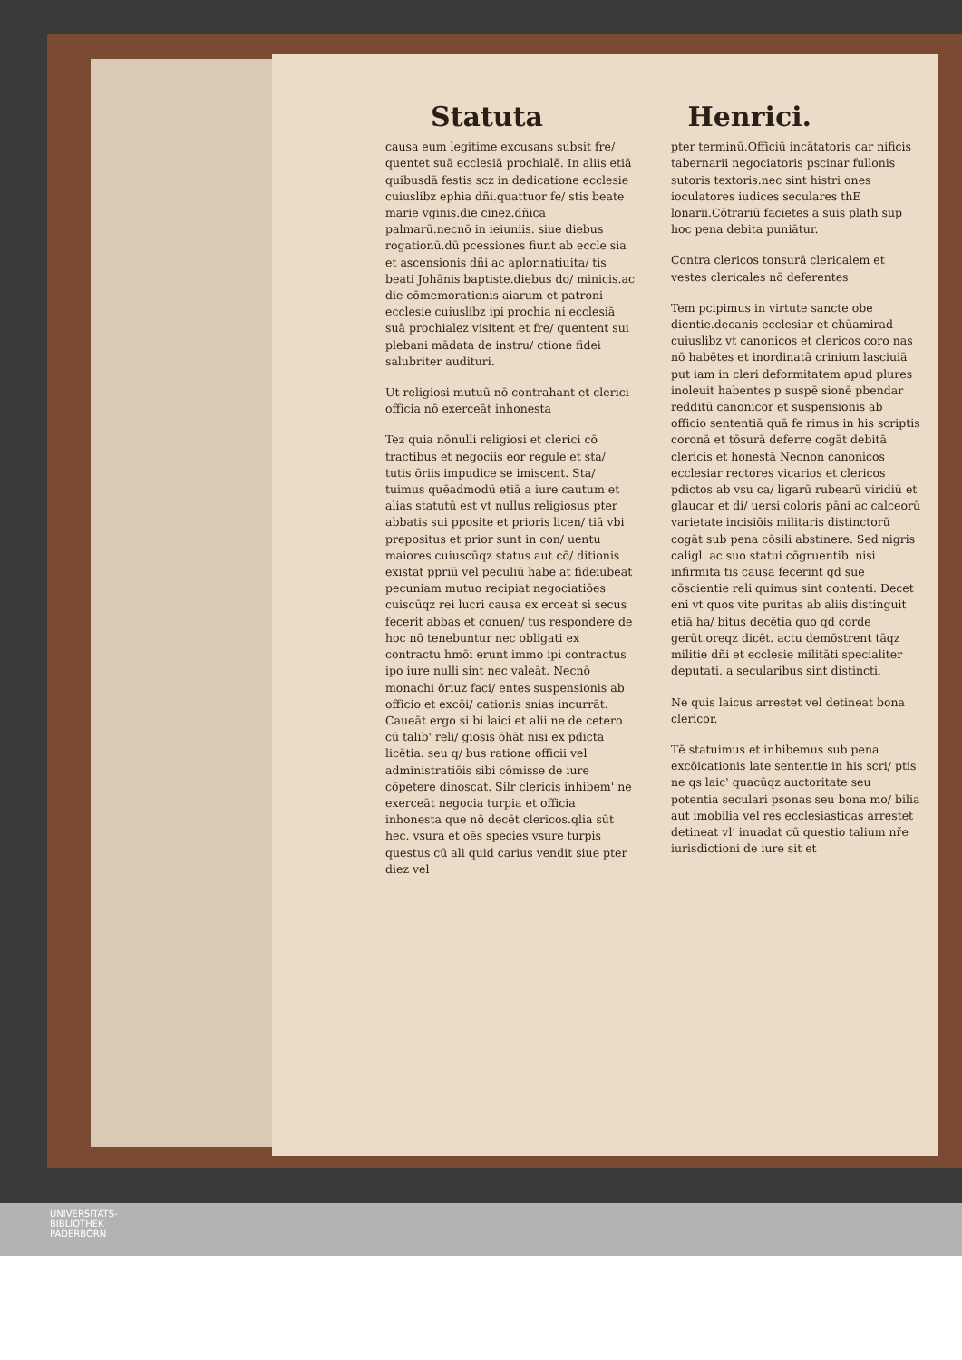Statuta Henrici.
causa eum legitime excusans subsit fre/ quentet suā ecclesiā prochialē. In aliis etiā quibusdā festis scz in dedicatione ecclesie cuiuslibz ephia dñi.quattuor fe/ stis beate marie vginis.die cinez.dñica palmarū.necnō in ieiuniis. siue diebus rogationū.dū pcessiones fiunt ab eccle sia et ascensionis dñi ac aplor.natiuita/ tis beati Johānis baptiste.diebus do/ minicis.ac die cōmemorationis aiarum et patroni ecclesie cuiuslibz ipi prochia ni ecclesiā suā prochialez visitent et fre/ quentent sui plebani mādata de instru/ ctione fidei salubriter audituri.
Ut religiosi mutuū nō contrahant et clerici officia nō exerceāt inhonesta
Tez quia nōnulli religiosi et clerici cō tractibus et negociis eor regule et sta/ tutis ōriis impudice se imiscent. Sta/ tuimus quēadmodū etiā a iure cautum et alias statutū est vt nullus religiosus pter abbatis sui pposite et prioris licen/ tiā vbi prepositus et prior sunt in con/ uentu maiores cuiuscūqz status aut cō/ ditionis existat ppriū vel peculiū habe at fideiubeat pecuniam mutuo recipiat negociatiōes cuiscūqz rei lucri causa ex erceat si secus fecerit abbas et conuen/ tus respondere de hoc nō tenebuntur nec obligati ex contractu hmōi erunt immo ipi contractus ipo iure nulli sint nec valeāt. Necnō monachi ōriuz faci/ entes suspensionis ab officio et excōi/ cationis snias incurrāt. Caueāt ergo si bi laici et alii ne de cetero cū talib' reli/ giosis ōhāt nisi ex pdicta licētia. seu q/ bus ratione officii vel administratiōis sibi cōmisse de iure cōpetere dinoscat. Silr clericis inhibem' ne exerceāt negocia turpia et officia inhonesta que nō decēt clericos.qlia sūt hec. vsura et oēs species vsure turpis questus cū ali quid carius vendit siue pter diez vel
pter terminū.Officiū incātatoris car nificis tabernarii negociatoris pscinar fullonis sutoris textoris.nec sint histri ones ioculatores iudices seculares thE lonarii.Cōtrariū facietes a suis plath sup hoc pena debita puniātur.
Contra clericos tonsurā clericalem et vestes clericales nō deferentes
Tem pcipimus in virtute sancte obe dientie.decanis ecclesiar et chūamirad cuiuslibz vt canonicos et clericos coro nas nō habētes et inordinatā crinium lasciuiā put iam in cleri deformitatem apud plures inoleuit habentes p suspē sionē pbendar redditū canonicor et suspensionis ab officio sententiā quā fe rimus in his scriptis coronā et tōsurā deferre cogāt debitā clericis et honestā Necnon canonicos ecclesiar rectores vicarios et clericos pdictos ab vsu ca/ ligarū rubearū viridiū et glaucar et di/ uersi coloris pāni ac calceorū varietate incisiōis militaris distinctorū cogāt sub pena cōsili abstinere. Sed nigris caligl. ac suo statui cōgruentib' nisi infirmita tis causa fecerint qd sue cōscientie reli quimus sint contenti. Decet eni vt quos vite puritas ab aliis distinguit etiā ha/ bitus decētia quo qd corde gerūt.oreqz dicēt. actu demōstrent tāqz militie dñi et ecclesie militāti specialiter deputati. a secularibus sint distincti.
Ne quis laicus arrestet vel detineat bona clericor.
Tē statuimus et inhibemus sub pena excōicationis late sententie in his scri/ ptis ne qs laic' quacūqz auctoritate seu potentia seculari psonas seu bona mo/ bilia aut imobilia vel res ecclesiasticas arrestet detineat vl' inuadat cū questio talium nře iurisdictioni de iure sit et
UNIVERSITÄTS-
BIBLIOTHEK
PADERBORN